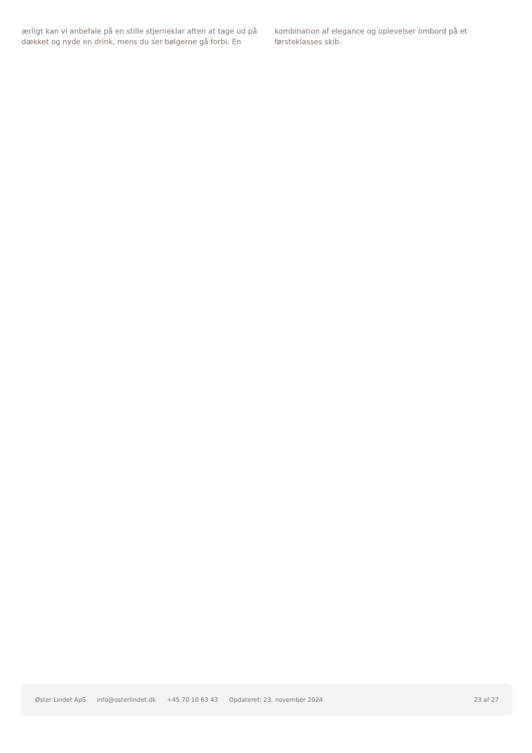ærligt kan vi anbefale på en stille stjerneklar aften at tage ud på dækket og nyde en drink, mens du ser bølgerne gå forbi. En
kombination af elegance og oplevelser ombord på et førsteklasses skib.
Øster Lindet ApS info@osterlindet.dk +45 70 10 63 43 Opdateret: 23. november 2024 23 af 27